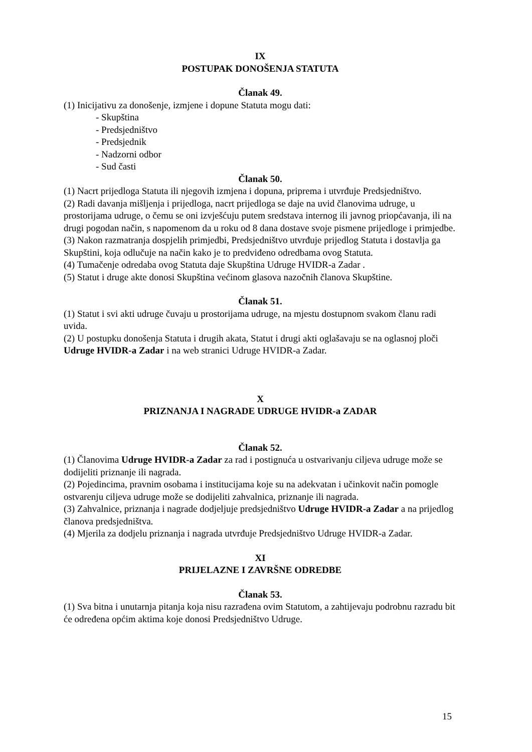IX
POSTUPAK DONOŠENJA STATUTA
Članak 49.
(1) Inicijativu za donošenje, izmjene i dopune Statuta mogu dati:
- Skupština
- Predsjedništvo
- Predsjednik
- Nadzorni odbor
- Sud časti
Članak 50.
(1) Nacrt prijedloga Statuta ili njegovih izmjena i dopuna, priprema i utvrđuje Predsjedništvo.
(2) Radi davanja mišljenja i prijedloga, nacrt prijedloga se daje na uvid članovima udruge, u prostorijama udruge, o čemu se oni izvješćuju putem sredstava internog ili javnog priopćavanja, ili na drugi pogodan način, s napomenom da u roku od 8 dana dostave svoje pismene prijedloge i primjedbe.
(3) Nakon razmatranja dospjelih primjedbi, Predsjedništvo utvrđuje prijedlog Statuta i dostavlja ga Skupštini, koja odlučuje na način kako je to predviđeno odredbama ovog Statuta.
(4) Tumačenje odredaba ovog Statuta daje Skupština Udruge HVIDR-a Zadar .
(5) Statut i druge akte donosi Skupština većinom glasova nazočnih članova Skupštine.
Članak 51.
(1) Statut i svi akti udruge čuvaju u prostorijama udruge, na mjestu dostupnom svakom članu radi uvida.
(2) U postupku donošenja Statuta i drugih akata, Statut i drugi akti oglašavaju se na oglasnoj ploči Udruge HVIDR-a Zadar i na web stranici Udruge HVIDR-a Zadar.
X
PRIZNANJA I NAGRADE UDRUGE HVIDR-a ZADAR
Članak 52.
(1) Članovima Udruge HVIDR-a Zadar za rad i postignuća u ostvarivanju ciljeva udruge može se dodijeliti priznanje ili nagrada.
(2) Pojedincima, pravnim osobama i institucijama koje su na adekvatan i učinkovit način pomogle ostvarenju ciljeva udruge može se dodijeliti zahvalnica, priznanje ili nagrada.
(3) Zahvalnice, priznanja i nagrade dodjeljuje predsjedništvo Udruge HVIDR-a Zadar a na prijedlog članova predsjedništva.
(4) Mjerila za dodjelu priznanja i nagrada utvrđuje Predsjedništvo Udruge HVIDR-a Zadar.
XI
PRIJELAZNE I ZAVRŠNE ODREDBE
Članak 53.
(1) Sva bitna i unutarnja pitanja koja nisu razrađena ovim Statutom, a zahtijevaju podrobnu razradu bit će određena općim aktima koje donosi Predsjedništvo Udruge.
15